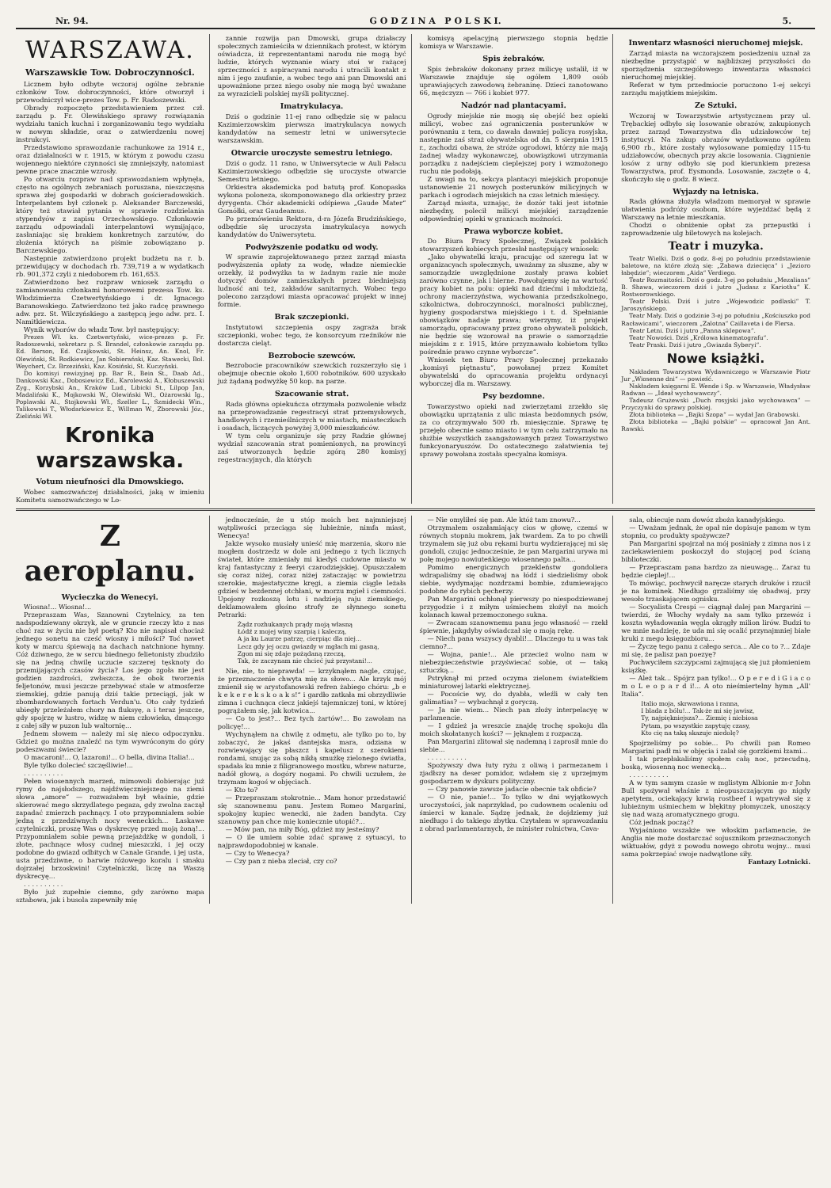Nr. 94. G O D Z I N A P O L S K I. 5.
WARSZAWA.
Warszawskie Tow. Dobroczynności.
Licznem było odbyte wczoraj ogólne zebranie członków Tow. dobroczynności, które otworzył i przewodniczył wice-prezes Tow. p. Fr. Radoszewski.
Obrady rozpoczęto przedstawieniem przez czł. zarządu p. Fr. Olewińskiego sprawy rozwiązania wydziału tanich kuchni i zorganizowaniu tego wydziału w nowym składzie, oraz o zatwierdzeniu nowej instrukcyi.
Przedstawiono sprawozdanie rachunkowe za 1914 r., oraz działalności w r. 1915, w którym z powodu czasu wojennego niektóre czynności się zmniejszyły, natomiast pewne prace znacznie wzrosły.
Po otwarciu rozpraw nad sprawozdaniem wpłynęła, często na ogólnych zebraniach poruszana, nieszczęsna sprawa złej gospodarki w dobrach gościeradowskich. Interpelantem był członek p. Aleksander Barczewski, który też stawiał pytania w sprawie rozdzielania stypendyów z zapisu Orzechowskiego. Członkowie zarządu odpowiadali interpelantowi wymijająco, zasłaniając się brakiem konkretnych zarzutów, do złożenia których na piśmie zobowiązano p. Barczewskiego.
Następnie zatwierdzono projekt budżetu na r. b. przewidujący w dochodach rb. 739,719 a w wydatkach rb. 901,372 czyli z niedoborem rb. 161,653.
Zatwierdzono bez rozpraw wniosek zarządu o zamianowaniu członkami honorowemi prezesa Tow. ks. Włodzimierza Czetwertyńskiego i dr. Ignacego Baranowskiego. Zatwierdzono też jako radcę prawnego adw. prz. St. Wilczyńskiego a zastępcą jego adw. prz. I. Namitkiewicza.
Wynik wyborów do władz Tow. był następujący:
Prezes Wł. ks. Czetwertyński, wice-prezes p. Fr. Radoszewski, sekretarz p. S. Brandel, członkowie zarządu pp. Ed. Berson, Ed. Czajkowski, St. Heinsz, An. Knol, Fr. Olewiński, St. Rodkiewicz, Jan Sobierański, Kaz. Stawecki, Bol. Weychert, Cz. Brzeziński, Kaz. Kosiński, St. Kuczyński.
Do komisyi rewizyjnej pp. Bar R., Bein St., Daab Ad., Dankowski Kaz., Dobosiewicz Ed., Karolewski A., Kłobuszewski Zyg., Korzybski An., Kraków Lud., Libicki St., Lilpop Jan, Madaliński K., Mojkowski W., Olewiński Wł., Ożarowski Ig., Poplawski Al., Stojkowski Wł., Szeller L., Szmidecki Win., Talikowski T., Włodarkiewicz E., Willman W., Zborowski Józ., Zieliński Wł.
Kronika warszawska.
Votum nieufności dla Dmowskiego.
Wobec samozwańczej działalności, jaką w imieniu Komitetu samozwańczego w Lo-
zannie rozwija pan Dmowski, grupa działaczy społecznych zamieściła w dziennikach protest, w którym oświadcza, iż reprezentantami narodu nie mogą być ludzie, których wyznanie wiary stoi w rażącej sprzeczności z aspiracyami narodu i utracili kontakt z nim i jego zaufanie, a wobec tego ani pan Dmowski ani upoważnione przez niego osoby nie mogą być uważane za wyrazicieli polskiej myśli politycznej.
Imatrykulacya.
Dziś o godzinie 11-ej rano odbędzie się w pałacu Kazimierzowskim pierwsza imatrykulacya nowych kandydatów na semestr letni w uniwersytecie warszawskim.
Otwarcie uroczyste semestru letniego.
Dziś o godz. 11 rano, w Uniwersytecie w Auli Pałacu Kazimierzowskiego odbędzie się uroczyste otwarcie Semestru letniego.
Orkiestra akademicka pod batutą prof. Konopaska wykona poloneza, skomponowanego dla orkiestry przez dyrygenta. Chór akademicki odśpiewa „Gaude Mater“ Gomółki, oraz Gaudeamus.
Po przemówieniu Rektora, d-ra Józefa Brudzińskiego, odbędzie się uroczysta imatrykulacya nowych kandydatów do Uniwersytetu.
Podwyższenie podatku od wody.
W sprawie zaprojektowanego przez zarząd miasta podwyższenia opłaty za wodę, władze niemieckie orzekły, iż podwyżka ta w żadnym razie nie może dotyczyć domów zamieszkałych przez biedniejszą ludność ani też, zakładów sanitarnych. Wobec tego polecono zarządowi miasta opracować projekt w innej formie.
Brak szczepionki.
Instytutowi szczepienia ospy zagraża brak szczepionki, wobec tego, że konsorcyum rzeźników nie dostarcza cieląt.
Bezrobocie szewców.
Bezrobocie pracowników szewckich rozszerzyło się i obejmuje obecnie około 1,600 robotników. 600 uzyskało już żądaną podwyżkę 50 kop. na parze.
Szacowanie strat.
Rada główna opiekuńcza otrzymała pozwolenie władz na przeprowadzanie regestracyi strat przemysłowych, handlowych i rzemieślniczych w miastach, miasteczkach i osadach, liczących powyżej 3,000 mieszkańców.
W tym celu organizuje się przy Radzie głównej wydział szacowania strat pomienionych, na prowincyi zaś utworzonych będzie zgórą 280 komisyj regestracyjnych, dla których
komisyą apelacyjną pierwszego stopnia będzie komisya w Warszawie.
Spis żebraków.
Spis żebraków dokonany przez milicyę ustalił, iż w Warszawie znajduje się ogółem 1,809 osób uprawiających zawodową żebraninę. Dzieci zanotowano 66, mężczyzn — 766 i kobiet 977.
Nadzór nad plantacyami.
Ogrody miejskie nie mogą się obejść bez opieki milicyi, wobec zaś ograniczenia posterunków w porównaniu z tem, co dawała dawniej policya rosyjska, następnie zaś straż obywatelska od dn. 5 sierpnia 1915 r., zachodzi obawa, że stróże ogrodowi, którzy nie mają żadnej władzy wykonawczej, obowiązkowi utrzymania porządku z nadejściem cieplejszej pory i wzmożonego ruchu nie podołają.
Z uwagi na to, sekcya plantacyi miejskich proponuje ustanowienie 21 nowych posterunków milicyjnych w parkach i ogrodach miejskich na czas letnich miesięcy.
Zarząd miasta, uznając, że dozór taki jest istotnie niezbędny, polecił milicyi miejskiej zarządzenie odpowiedniej opieki w granicach możności.
Prawa wyborcze kobiet.
Do Biura Pracy Społecznej, Związek polskich stowarzyszeń kobiecych przesłał następujący wniosek:
„Jako obywatelki kraju, pracując od szeregu lat w organizacyach społecznych, uważamy za słuszne, aby w samorządzie uwzględnione zostały prawa kobiet zarówno czynne, jak i bierne. Powołujemy się na wartość pracy kobiet na polu: opieki nad dziećmi i młodzieżą, ochrony macierzyństwa, wychowania przedszkolnego, szkolnictwa, dobroczynności, moralności publicznej, hygieny gospodarstwa miejskiego i t. d. Spełnianie obowiązków nadaje prawa; wierzymy, iż projekt samorządu, opracowany przez grono obywateli polskich, nie będzie się wzorował na prawie o samorządzie miejskim z r. 1915, które przyznawało kobietom tylko pośrednie prawo czynne wyborcze“.
Wniosek ten Biuro Pracy Społecznej przekazało „komisyi piętnastu“, powołanej przez Komitet obywatelski do opracowania projektu ordynacyi wyborczej dla m. Warszawy.
Psy bezdomne.
Towarzystwo opieki nad zwierzętami zrzekło się obowiązku uprzątania z ulic miasta bezdomnych psów, za co otrzymywało 500 rb. miesięcznie. Sprawę tę przejęło obecnie samo miasto i w tym celu zatrzymało na służbie wszystkich zaangażowanych przez Towarzystwo funkcyonaryuszów. Do ostatecznego załatwienia tej sprawy powołana została specyalna komisya.
Inwentarz własności nieruchomej miejsk.
Zarząd miasta na wczorajszem posiedzeniu uznał za niezbędne przystąpić w najbliższej przyszłości do sporządzenia szczegółowego inwentarza własności nieruchomej miejskiej.
Referat w tym przedmiocie poruczono 1-ej sekcyi zarządu majątkiem miejskim.
Ze Sztuki.
Wczoraj w Towarzystwie artystycznem przy ul. Trębackiej odbyło się losowanie obrazów, zakupionych przez zarząd Towarzystwa dla udziałowców tej instytucyi. Na zakup obrazów wydatkowano ogółem 6,900 rb., które zostały wylosowane pomiędzy 115-tu udziałowców, obecnych przy akcie losowania. Ciągnienie losów z urny odbyło się pod kierunkiem prezesa Towarzystwa, prof. Eysmonda. Losowanie, zaczęte o 4, skończyło się o godz. 8 wiecz.
Wyjazdy na letniska.
Rada główna złożyła władzom memoryał w sprawie ułatwienia podróży osobom, które wyjeżdżać będą z Warszawy na letnie mieszkania.
Chodzi o obniżenie opłat za przepustki i zaprowadzenie ulg biletowych na kolejach.
Teatr i muzyka.
Teatr Wielki. Dziś o godz. 8-ej po południu przedstawienie baletowe, na które złożą się: „Zabawa dziecięca“ i „Jezioro łabędzie“; wieczorem „Aida“ Verdiego.
Teatr Rozmaitości. Dziś o godz. 3-ej po południu „Mezalians“ B. Shawa, wieczorem dziś i jutro „Judasz z Kariothu“ K. Rostworowskiego.
Teatr Polski. Dziś i jutro „Wojewodzic podlaski“ T. Jaroszyńskiego.
Teatr Mały. Dziś o godzinie 3-ej po południu „Kościuszko pod Racławicami“, wieczorem „Zalotna“ Caillaveta i de Flersa.
Teatr Letni. Dziś i jutro „Panna sklepowa“.
Teatr Nowości. Dziś „Królowa kinematografu“.
Teatr Praski. Dziś i jutro „Gwiazda Syberyi“.
Nowe książki.
Nakładem Towarzystwa Wydawniczego w Warszawie Piotr Jur „Wiosenne dni“ — powieść.
Nakładem księgarni E. Wende i Sp. w Warszawie, Władysław Radwan — „Ideał wychowawczy“.
Tadeusz Grużewski „Duch rosyjski jako wychowawca“ — Przyczynki do sprawy polskiej.
Złota biblioteka — „Bajki Szopa“ — wydał Jan Grabowski.
Złota biblioteka — „Bajki polskie“ — opracował Jan Ant. Rawski.
Z aeroplanu.
Wycieczka do Wenecyi.
Wiosna!... Wiosna!...
Przepraszam Was, Szanowni Czytelnicy, za ten nadspodziewany okrzyk, ale w gruncie rzeczy kto z nas choć raz w życiu nie był poetą? Kto nie napisał chociaż jednego sonetu na cześć wiosny i miłości? Toć nawet koty w marcu śpiewają na dachach natchnione hymny. Cóż dziwnego, że w sercu biednego felietonisty zbudziło się na jedną chwilę uczucie szczerej tęsknoty do przemijających czasów życia? Los jego zgoła nie jest godzien zazdrości, zwłaszcza, że obok tworzenia feljetonów, musi jeszcze przebywać stale w atmosferze ziemskiej, gdzie panują dziś takie przeciągi, jak w zbombardowanych fortach Verdun'u. Oto cały tydzień ubiegły przeleżałem chory na fluksyę, a i teraz jeszcze, gdy spojrzę w lustro, widzę w niem człowieka, dmącego z całej siły w puzon lub waltornię...
Jednem słowem — należy mi się nieco odpoczynku. Gdzież go można znaleźć na tym wywróconym do góry podeszwami świecie?
O macaroni!... O, lazaroni!... O bella, divina Italia!...
Byle tylko dolecieć szczęśliwie!...
. . . . . . . . . .
Pełen wiosennych marzeń, mimowoli dobierając już rymy do najsłodszego, najdźwięczniejszego na ziemi słowa „amore“ — rozważałem był właśnie, gdzie skierować mego skrzydlatego pegaza, gdy zwolna zaczął zapadać zmierzch pachnący. I oto przypomniałem sobie jedną z przedziwnych nocy weneckich... Łaskawe czytelniczki, proszę Was o dyskrecyę przed moją żoną!... Przypomniałem sobie pewną przejażdżkę w gondoli, i złote, pachnące włosy cudnej mieszczki, i jej oczy podobne do gwiazd odbitych w Canale Grande, i jej usta, usta przedziwne, o barwie różowego koralu i smaku dojrzałej brzoskwini! Czytelniczki, liczę na Waszą dyskrecyę...
. . . . . . . . . .
Było już zupełnie ciemno, gdy zarówno mapa sztabowa, jak i busola zapewniły mię
jednocześnie, że u stóp moich bez najmniejszej wątpliwości przeciąga się lubieżnie, nimfa miast, Wenecya!
Jakże wysoko musiały unieść mię marzenia, skoro nie mogłem dostrzedz w dole ani jednego z tych licznych świateł, które zmieniały mi kiedyś cudowne miasto w kraj fantastyczny z feeryi czarodziejskiej. Opuszczałem się coraz niżej, coraz niżej zataczając w powietrzu szerokie, majestatyczne kręgi, a ziemia ciągle leżała gdzieś w bezdennej otchłani, w morzu mgieł i ciemności. Upojony rozkoszą lotu i nadzieją raju ziemskiego, deklamowałem głośno strofy ze słynnego sonetu Petrarki:
Żądz rozhukanych prądy moją własną
Łódź z mojej winy szarpią i kaleczą,
A ja ku Laurze patrzę, cierpiąc dla niej...
Lecz gdy jej oczu gwiazdy w mgłach mi gasną,
Zgon mi się zdaje pożądaną rzeczą,
Tak, że zaczynam nie chcieć już przystani!...
Nie, nie, to nieprawda! — krzyknąłem nagle, czując, że przeznaczenie chwyta mię za słowo... Ale krzyk mój zmienił się w arystofanowski refren żabiego chóru: „b e k e k e r e k s k o a k s!“ i gardło zatkała mi obrzydliwie zimna i cuchnąca ciecz jakiejś tajemniczej toni, w której pogrążałem się, jak kotwica...
— Co to jest?... Bez tych żartów!... Bo zawołam na policyę!...
Wychynąłem na chwilę z odmętu, ale tylko po to, by zobaczyć, że jakaś dantejska mara, odziana w rozwiewający się płaszcz i kapelusz z szerokiemi rondami, snując za sobą nikłą smużkę zielonego światła, spadała ku mnie z filigranowego mostku, wbrew naturze, nadół głową, a dogóry nogami. Po chwili uczułem, że trzymam kogoś w objęciach.
— Kto to?
— Przepraszam stokrotnie... Mam honor przedstawić się szanownemu panu. Jestem Romeo Margarini, spokojny kupiec wenecki, nie żaden bandyta. Czy szanowny pan chce mię koniecznie utopić?...
— Mów pan, na miły Bóg, gdzież my jesteśmy?
— O ile umiem sobie zdać sprawę z sytuacyi, to najprawdopodobniej w kanale.
— Czy to Wenecya?
— Czy pan z nieba zleciał, czy co?
— Nie omyliłeś się pan. Ale któż tam znowu?...
Otrzymałem oszałamiający cios w głowę, czemś w równych stopniu mokrem, jak twardem. Za to po chwili trzymałem się już obu rękami burtu wydzierającej mi się gondoli, czując jednocześnie, że pan Margarini urywa mi połę mojego nowiuteńkiego wiosennego palta...
Pomimo energicznych przekleństw gondoliera wdrapaliśmy się obadwaj na łódź i siedzieliśmy obok siebie, wydymając nozdrzami bombie, zdumiewająco podobne do rybich pęcherzy.
Pan Margarini ochłonął pierwszy po niespodziewanej przygodzie i z miłym uśmiechem złożył na moich kolanach kawał przemoczonego sukna.
— Zwracam szanownemu panu jego własność — rzekł śpiewnie, jakgdyby oświadczał się o moją rękę.
— Niech pana wszyscy dyabli!... Dlaczego tu u was tak ciemno?...
— Wojna, panie!... Ale przecież wolno nam w niebezpieczeństwie przyświecać sobie, ot — taką sztuczką...
Pstryknął mi przed oczyma zielonem światełkiem miniaturowej latarki elektrycznej.
— Pocoście wy, do dyabła, wleźli w cały ten galimatias? — wybuchnął z goryczą.
— Ja nie wiem... Niech pan złoży interpelacyę w parlamencie.
— I gdzież ja wreszcie znajdę trochę spokoju dla moich skołatanych kości? — jęknąłem z rozpaczą.
Pan Margarini zlitował się nademną i zaprosił mnie do siebie...
. . . . . . . . . .
Spożywszy dwa łuty ryżu z oliwą i parmezanem i zjadłszy na deser pomidor, wdałem się z uprzejmym gospodarzem w dyskurs polityczny.
— Czy panowie zawsze jadacie obecnie tak obficie?
— O nie, panie!... To tylko w dni wyjątkowych uroczystości, jak naprzykład, po cudownem ocaleniu od śmierci w kanale. Sądzę jednak, że dojdziemy już niedługo i do takiego zbytku. Czytałem w sprawozdaniu z obrad parlamentarnych, że minister rolnictwa, Cava-
sala, obiecuje nam dowóz zboża kanadyjskiego.
— Uważam jednak, że opał nie dopisuje panom w tym stopniu, co produkty spożywcze?
Pan Margarini spojrzał na mój posiniały z zimna nos i z zaciekawieniem poskoczył do stojącej pod ścianą biblioteczki.
— Przepraszam pana bardzo za nieuwagę... Zaraz tu będzie cieplej!...
To mówiąc, pochwycił naręcze starych druków i rzucił je na kominek. Niedługo grzaliśmy się obadwaj, przy wesoło trzaskającem ognisku.
— Socyalista Crespi — ciągnął dalej pan Margarini — twierdzi, że Włochy wydały na sam tylko przewóz i koszta wyładowania węgla okrągły milion lirów. Budzi to we mnie nadzieję, że uda mi się ocalić przynajmniej białe kruki z mego księgozbioru...
— Życzę tego panu z całego serca... Ale co to ?... Zdaje mi się, że palisz pan poezyę?
Pochwyciłem szczypcami zajmującą się już płomieniem książkę.
— Ależ tak... Spójrz pan tylko!... O p e r e d i G i a c o m o L e o p a r d i!... A oto nieśmiertelny hymn „All' Italia“.
Italio moja, skrwawiona i ranna,
I blada z bólu!... Tak-że mi się jawisz,
Ty, najpiękniejsza?... Ziemię i niebiosa
Pytam, po wszystkie zapytuję czasy,
Kto cię na taką skazuje niedolę?
Spojrzeliśmy po sobie... Po chwili pan Romeo Margarini padł mi w objęcia i zalał się gorzkiemi łzami...
I tak przepłakaliśmy społem całą noc, przecudną, boską, wiosenną noc wenecką...
. . . . . . . . . .
A w tym samym czasie w mglistym Albionie m-r John Bull spożywał właśnie z nieopuszczającym go nigdy apetytem, ociekający krwią rostbeef i wpatrywał się z lubieżnym uśmiechem w błękitny płomyczek, unoszący się nad wazą aromatycznego grogu.
Cóż jednak począć?
Wyjaśniono wszakże we włoskim parlamencie, że Anglia nie może dostarczać sojusznikom przeznaczonych wiktuałów, gdyż z powodu nowego obrotu wojny... musi sama pokrzepiać swoje nadwątlone siły.
Fantazy Lotnicki.